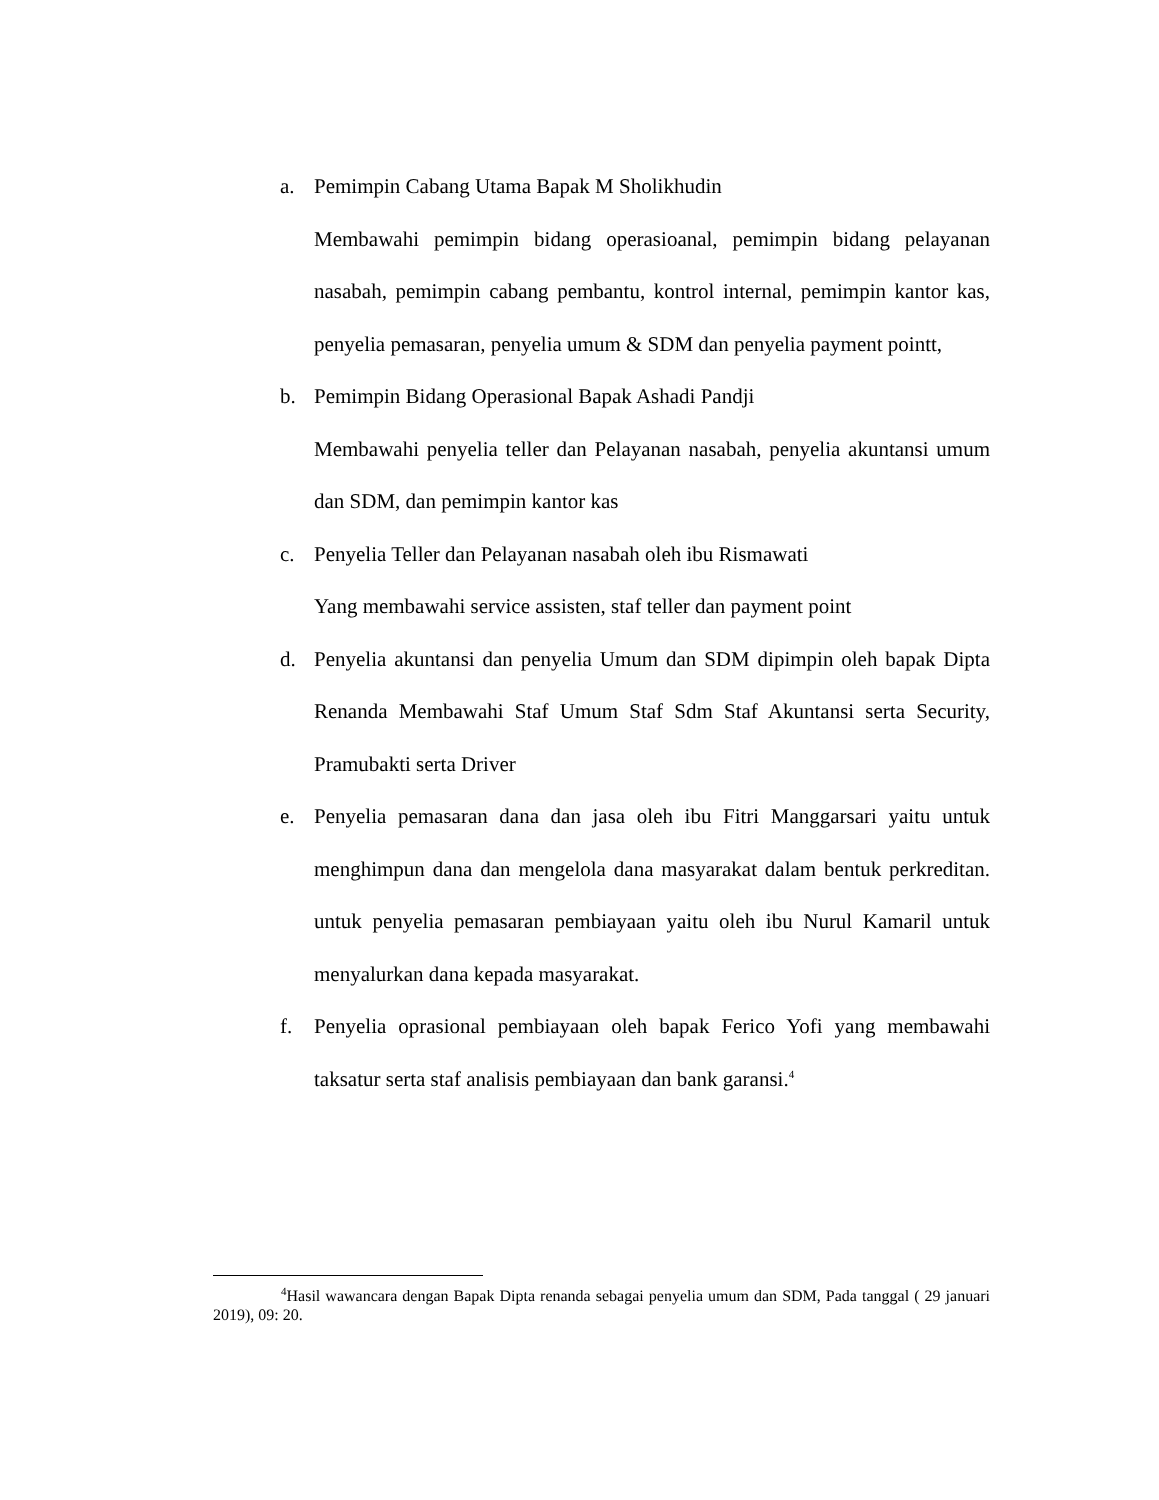a. Pemimpin Cabang Utama Bapak M Sholikhudin
Membawahi pemimpin bidang operasioanal, pemimpin bidang pelayanan nasabah, pemimpin cabang pembantu, kontrol internal, pemimpin kantor kas, penyelia pemasaran, penyelia umum & SDM dan penyelia payment pointt,
b. Pemimpin Bidang Operasional Bapak Ashadi Pandji
Membawahi penyelia teller dan Pelayanan nasabah, penyelia akuntansi umum dan SDM, dan pemimpin kantor kas
c. Penyelia Teller dan Pelayanan nasabah oleh ibu Rismawati
Yang membawahi service assisten, staf teller dan payment point
d. Penyelia akuntansi dan penyelia Umum dan SDM dipimpin oleh bapak Dipta Renanda Membawahi Staf Umum Staf Sdm Staf Akuntansi serta Security, Pramubakti serta Driver
e. Penyelia pemasaran dana dan jasa oleh ibu Fitri Manggarsari yaitu untuk menghimpun dana dan mengelola dana masyarakat dalam bentuk perkreditan. untuk penyelia pemasaran pembiayaan yaitu oleh ibu Nurul Kamaril untuk menyalurkan dana kepada masyarakat.
f. Penyelia oprasional pembiayaan oleh bapak Ferico Yofi yang membawahi taksatur serta staf analisis pembiayaan dan bank garansi.<sup>4</sup>
<sup>4</sup> Hasil wawancara dengan Bapak Dipta renanda sebagai penyelia umum dan SDM, Pada tanggal ( 29 januari 2019), 09: 20.